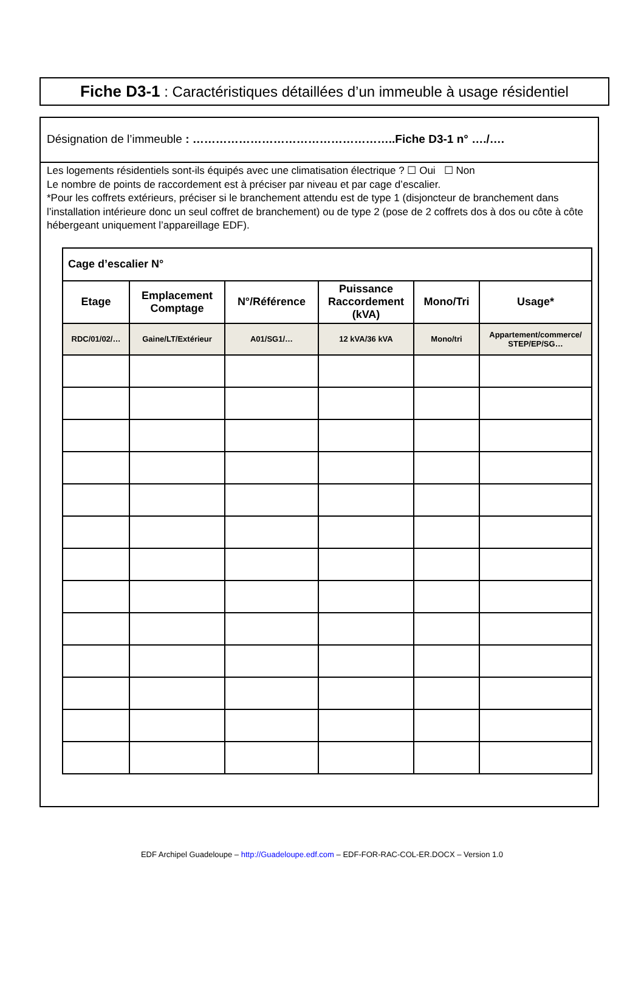Fiche D3-1 : Caractéristiques détaillées d’un immeuble à usage résidentiel
Désignation de l’immeuble : ……………………………………………..Fiche D3-1 n° …./….
Les logements résidentiels sont-ils équipés avec une climatisation électrique ? ☐ Oui ☐ Non
Le nombre de points de raccordement est à préciser par niveau et par cage d’escalier.
*Pour les coffrets extérieurs, préciser si le branchement attendu est de type 1 (disjoncteur de branchement dans l’installation intérieure donc un seul coffret de branchement) ou de type 2 (pose de 2 coffrets dos à dos ou côte à côte hébergeant uniquement l’appareillage EDF).
| Cage d’escalier N° | | | | | |
| Etage | Emplacement Comptage | N°/Référence | Puissance Raccordement (kVA) | Mono/Tri | Usage* |
| RDC/01/02/… | Gaine/LT/Extérieur | A01/SG1/… | 12 kVA/36 kVA | Mono/tri | Appartement/commerce/ STEP/EP/SG… |
EDF Archipel Guadeloupe – http://Guadeloupe.edf.com – EDF-FOR-RAC-COL-ER.DOCX – Version 1.0